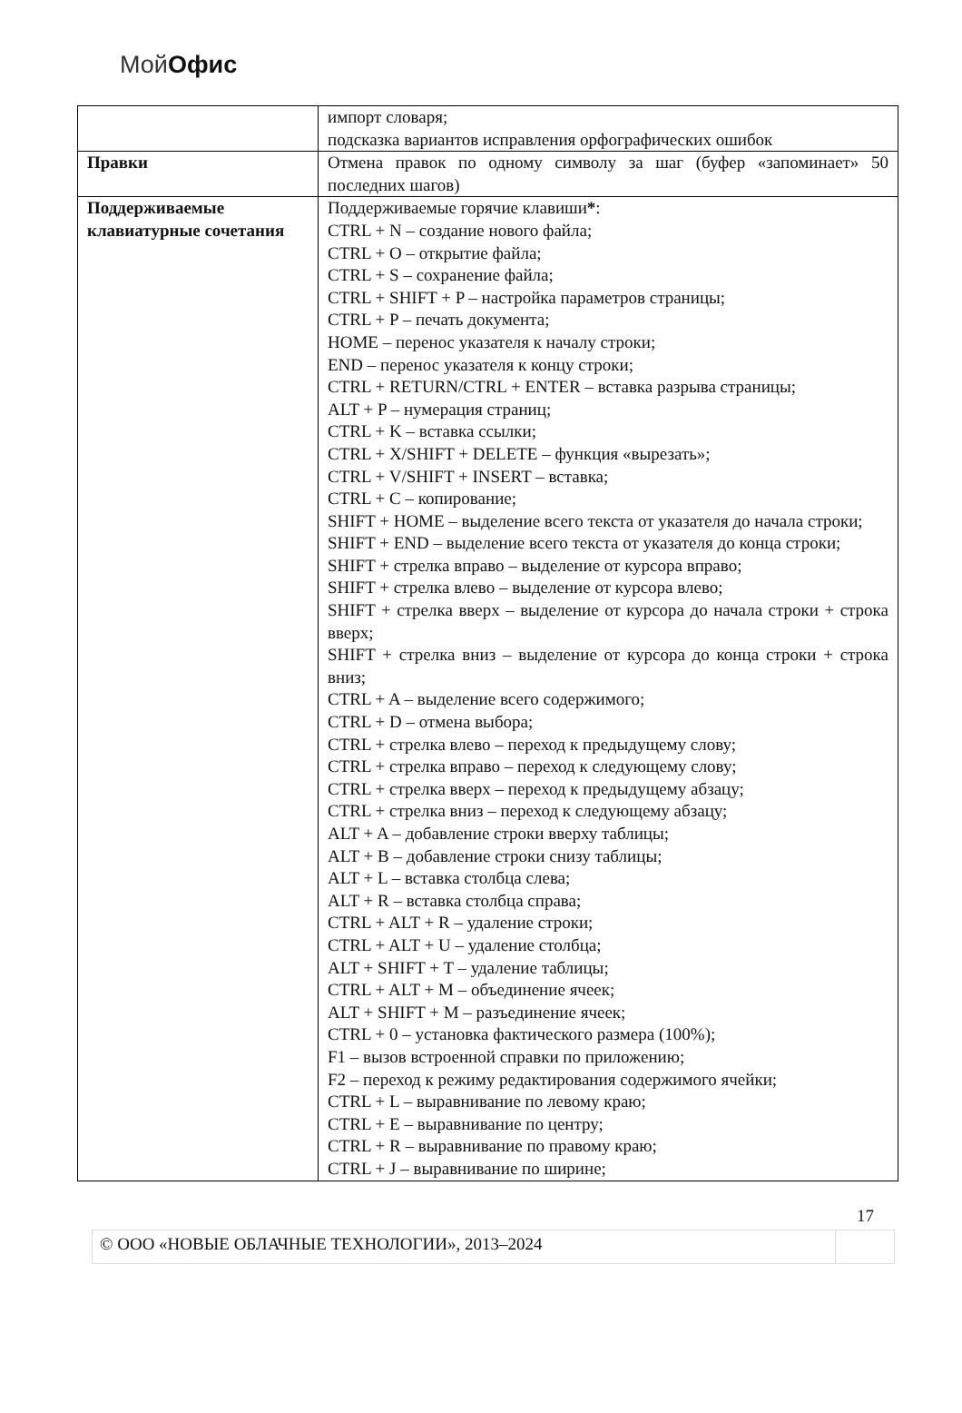Мой Офис
| | импорт словаря; подсказка вариантов исправления орфографических ошибок |
| Правки | Отмена правок по одному символу за шаг (буфер «запоминает» 50 последних шагов) |
| Поддерживаемые клавиатурные сочетания | Поддерживаемые горячие клавиши * : CTRL + N – создание нового файла; CTRL + O – открытие файла; CTRL + S – сохранение файла; CTRL + SHIFT + P – настройка параметров страницы; CTRL + P – печать документа; HOME – перенос указателя к началу строки; END – перенос указателя к концу строки; CTRL + RETURN/CTRL + ENTER – вставка разрыва страницы; ALT + P – нумерация страниц; CTRL + K – вставка ссылки; CTRL + X/SHIFT + DELETE – функция «вырезать»; CTRL + V/SHIFT + INSERT – вставка; CTRL + C – копирование; SHIFT + HOME – выделение всего текста от указателя до начала строки; SHIFT + END – выделение всего текста от указателя до конца строки; SHIFT + стрелка вправо – выделение от курсора вправо; SHIFT + стрелка влево – выделение от курсора влево; SHIFT + стрелка вверх – выделение от курсора до начала строки + строка вверх; SHIFT + стрелка вниз – выделение от курсора до конца строки + строка вниз; CTRL + A – выделение всего содержимого; CTRL + D – отмена выбора; CTRL + стрелка влево – переход к предыдущему слову; CTRL + стрелка вправо – переход к следующему слову; CTRL + стрелка вверх – переход к предыдущему абзацу; CTRL + стрелка вниз – переход к следующему абзацу; ALT + A – добавление строки вверху таблицы; ALT + B – добавление строки снизу таблицы; ALT + L – вставка столбца слева; ALT + R – вставка столбца справа; CTRL + ALT + R – удаление строки; CTRL + ALT + U – удаление столбца; ALT + SHIFT + T – удаление таблицы; CTRL + ALT + M – объединение ячеек; ALT + SHIFT + M – разъединение ячеек; CTRL + 0 – установка фактического размера (100%); F1 – вызов встроенной справки по приложению; F2 – переход к режиму редактирования содержимого ячейки; CTRL + L – выравнивание по левому краю; CTRL + E – выравнивание по центру; CTRL + R – выравнивание по правому краю; CTRL + J – выравнивание по ширине; |
17
© ООО «НОВЫЕ ОБЛАЧНЫЕ ТЕХНОЛОГИИ», 2013–2024